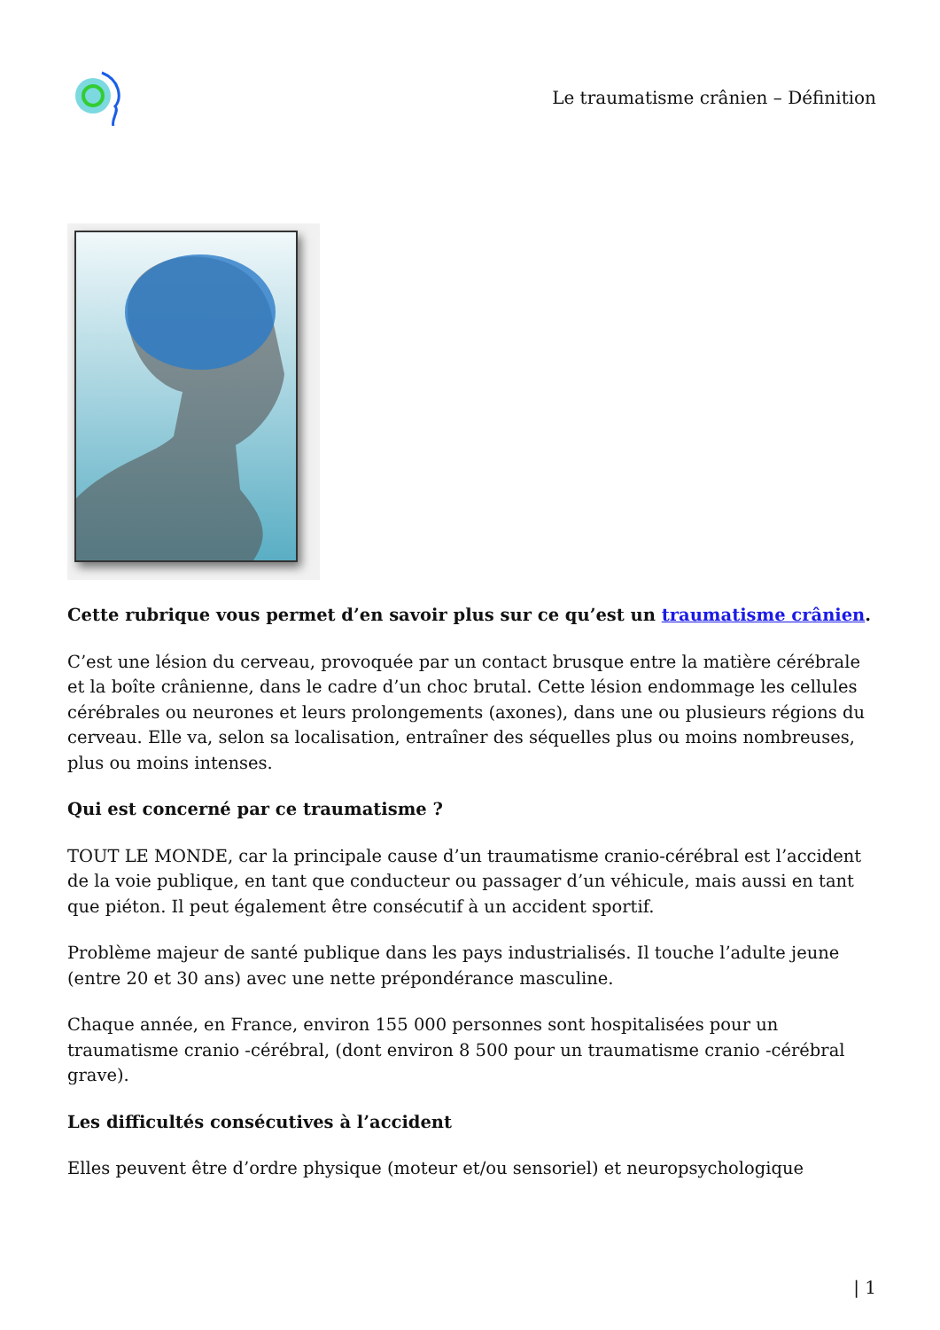Le traumatisme crânien – Définition
Cette rubrique vous permet d’en savoir plus sur ce qu’est un traumatisme crânien.
C’est une lésion du cerveau, provoquée par un contact brusque entre la matière cérébrale et la boîte crânienne, dans le cadre d’un choc brutal. Cette lésion endommage les cellules cérébrales ou neurones et leurs prolongements (axones), dans une ou plusieurs régions du cerveau. Elle va, selon sa localisation, entraîner des séquelles plus ou moins nombreuses, plus ou moins intenses.
Qui est concerné par ce traumatisme ?
TOUT LE MONDE, car la principale cause d’un traumatisme cranio-cérébral est l’accident de la voie publique, en tant que conducteur ou passager d’un véhicule, mais aussi en tant que piéton. Il peut également être consécutif à un accident sportif.
Problème majeur de santé publique dans les pays industrialisés. Il touche l’adulte jeune (entre 20 et 30 ans) avec une nette prépondérance masculine.
Chaque année, en France, environ 155 000 personnes sont hospitalisées pour un traumatisme cranio -cérébral, (dont environ 8 500 pour un traumatisme cranio -cérébral grave).
Les difficultés consécutives à l’accident
Elles peuvent être d’ordre physique (moteur et/ou sensoriel) et neuropsychologique
| 1